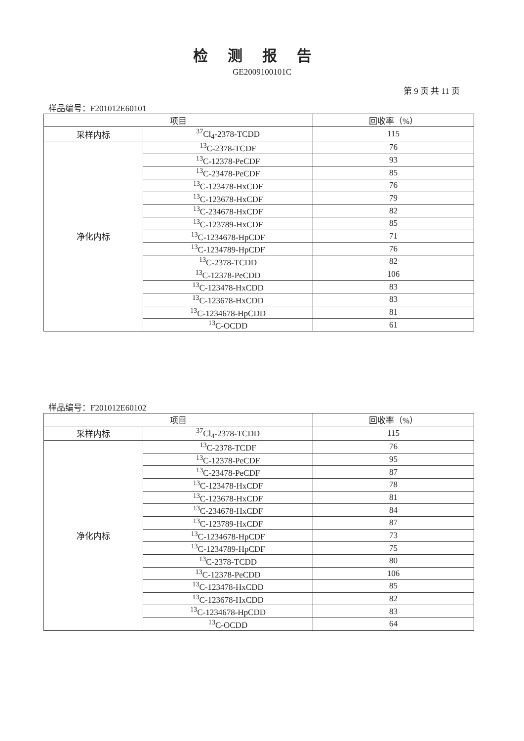检测报告
GE2009100101C
第 9 页 共 11 页
样品编号：F201012E60101
| 项目 | | 回收率（%） |
| --- | --- | --- |
| 采样内标 | <sup>37</sup>Cl<sub>4</sub>-2378-TCDD | 115 |
| 净化内标 | <sup>13</sup>C-2378-TCDF | 76 |
| | <sup>13</sup>C-12378-PeCDF | 93 |
| | <sup>13</sup>C-23478-PeCDF | 85 |
| | <sup>13</sup>C-123478-HxCDF | 76 |
| | <sup>13</sup>C-123678-HxCDF | 79 |
| | <sup>13</sup>C-234678-HxCDF | 82 |
| | <sup>13</sup>C-123789-HxCDF | 85 |
| | <sup>13</sup>C-1234678-HpCDF | 71 |
| | <sup>13</sup>C-1234789-HpCDF | 76 |
| | <sup>13</sup>C-2378-TCDD | 82 |
| | <sup>13</sup>C-12378-PeCDD | 106 |
| | <sup>13</sup>C-123478-HxCDD | 83 |
| | <sup>13</sup>C-123678-HxCDD | 83 |
| | <sup>13</sup>C-1234678-HpCDD | 81 |
| | <sup>13</sup>C-OCDD | 61 |
样品编号：F201012E60102
| 项目 | | 回收率（%） |
| --- | --- | --- |
| 采样内标 | <sup>37</sup>Cl<sub>4</sub>-2378-TCDD | 115 |
| 净化内标 | <sup>13</sup>C-2378-TCDF | 76 |
| | <sup>13</sup>C-12378-PeCDF | 95 |
| | <sup>13</sup>C-23478-PeCDF | 87 |
| | <sup>13</sup>C-123478-HxCDF | 78 |
| | <sup>13</sup>C-123678-HxCDF | 81 |
| | <sup>13</sup>C-234678-HxCDF | 84 |
| | <sup>13</sup>C-123789-HxCDF | 87 |
| | <sup>13</sup>C-1234678-HpCDF | 73 |
| | <sup>13</sup>C-1234789-HpCDF | 75 |
| | <sup>13</sup>C-2378-TCDD | 80 |
| | <sup>13</sup>C-12378-PeCDD | 106 |
| | <sup>13</sup>C-123478-HxCDD | 85 |
| | <sup>13</sup>C-123678-HxCDD | 82 |
| | <sup>13</sup>C-1234678-HpCDD | 83 |
| | <sup>13</sup>C-OCDD | 64 |